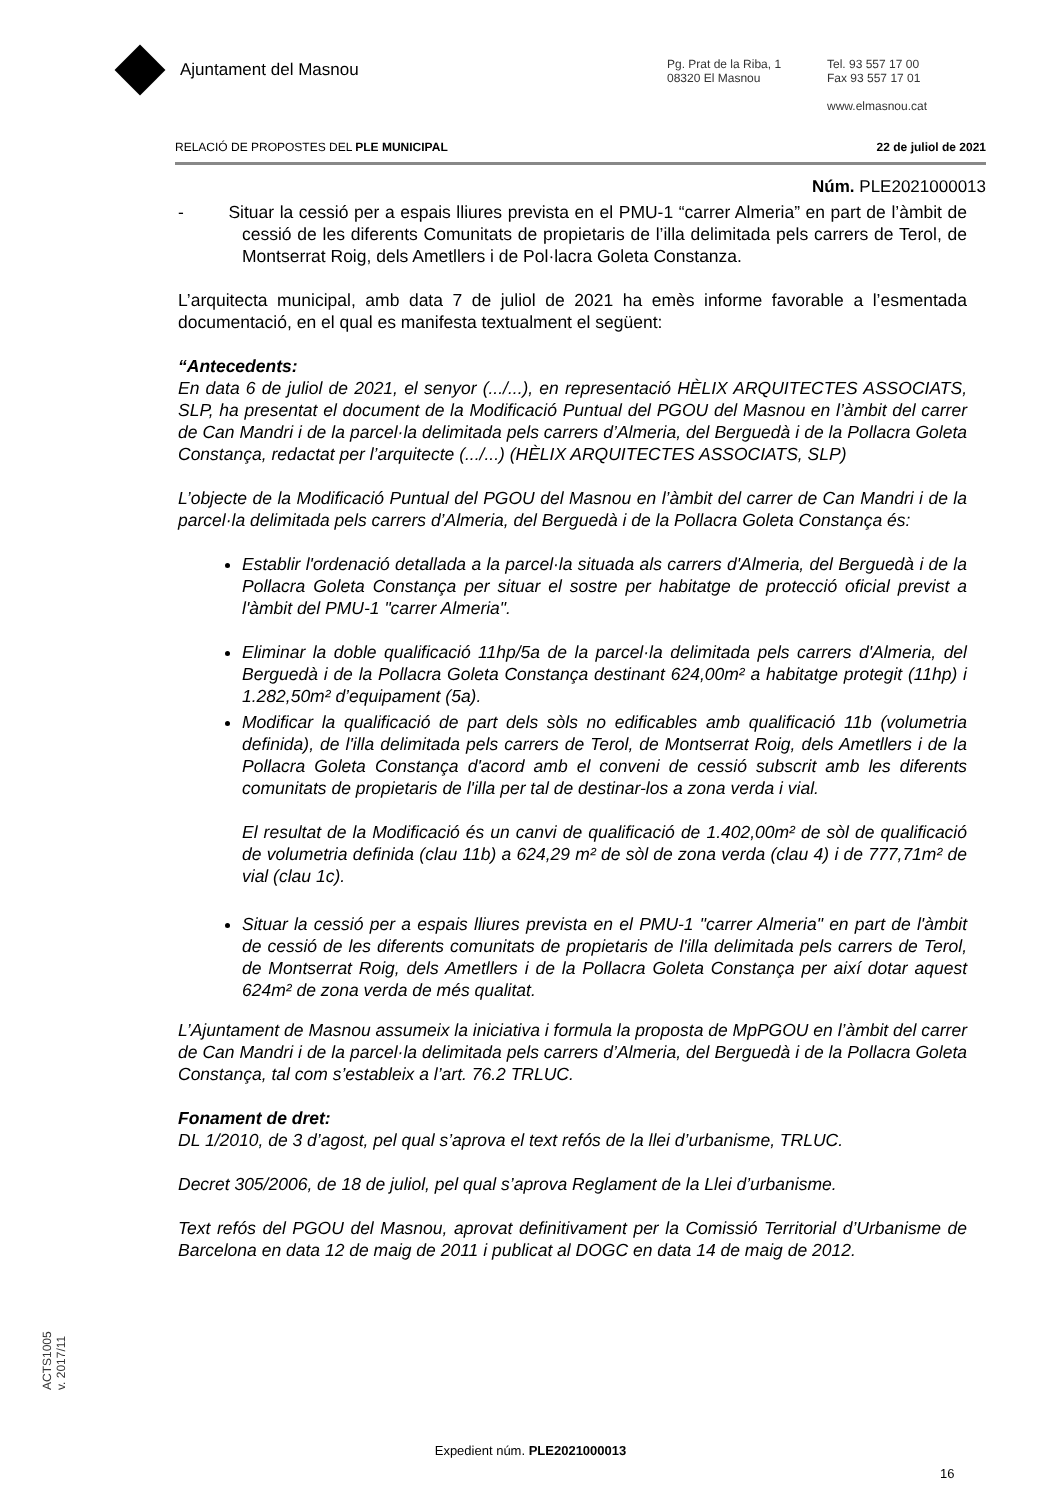Ajuntament del Masnou
Pg. Prat de la Riba, 1
08320 El Masnou
Tel. 93 557 17 00
Fax 93 557 17 01
www.elmasnou.cat
RELACIÓ DE PROPOSTES DEL PLE MUNICIPAL 22 de juliol de 2021
Núm. PLE2021000013
- Situar la cessió per a espais lliures prevista en el PMU-1 “carrer Almeria” en part de l’àmbit de cessió de les diferents Comunitats de propietaris de l’illa delimitada pels carrers de Terol, de Montserrat Roig, dels Ametllers i de Pol·lacra Goleta Constanza.
L’arquitecta municipal, amb data 7 de juliol de 2021 ha emès informe favorable a l’esmentada documentació, en el qual es manifesta textualment el següent:
“Antecedents:
En data 6 de juliol de 2021, el senyor (.../...), en representació HÈLIX ARQUITECTES ASSOCIATS, SLP, ha presentat el document de la Modificació Puntual del PGOU del Masnou en l’àmbit del carrer de Can Mandri i de la parcel·la delimitada pels carrers d’Almeria, del Berguedà i de la Pollacra Goleta Constança, redactat per l’arquitecte (.../...) (HÈLIX ARQUITECTES ASSOCIATS, SLP)
L’objecte de la Modificació Puntual del PGOU del Masnou en l’àmbit del carrer de Can Mandri i de la parcel·la delimitada pels carrers d’Almeria, del Berguedà i de la Pollacra Goleta Constança és:
Establir l'ordenació detallada a la parcel·la situada als carrers d'Almeria, del Berguedà i de la Pollacra Goleta Constança per situar el sostre per habitatge de protecció oficial previst a l'àmbit del PMU-1 "carrer Almeria".
Eliminar la doble qualificació 11hp/5a de la parcel·la delimitada pels carrers d'Almeria, del Berguedà i de la Pollacra Goleta Constança destinant 624,00m² a habitatge protegit (11hp) i 1.282,50m² d’equipament (5a).
Modificar la qualificació de part dels sòls no edificables amb qualificació 11b (volumetria definida), de l'illa delimitada pels carrers de Terol, de Montserrat Roig, dels Ametllers i de la Pollacra Goleta Constança d'acord amb el conveni de cessió subscrit amb les diferents comunitats de propietaris de l'illa per tal de destinar-los a zona verda i vial.
El resultat de la Modificació és un canvi de qualificació de 1.402,00m² de sòl de qualificació de volumetria definida (clau 11b) a 624,29 m² de sòl de zona verda (clau 4) i de 777,71m² de vial (clau 1c).
Situar la cessió per a espais lliures prevista en el PMU-1 "carrer Almeria" en part de l'àmbit de cessió de les diferents comunitats de propietaris de l'illa delimitada pels carrers de Terol, de Montserrat Roig, dels Ametllers i de la Pollacra Goleta Constança per així dotar aquest 624m² de zona verda de més qualitat.
L’Ajuntament de Masnou assumeix la iniciativa i formula la proposta de MpPGOU en l’àmbit del carrer de Can Mandri i de la parcel·la delimitada pels carrers d’Almeria, del Berguedà i de la Pollacra Goleta Constança, tal com s’estableix a l’art. 76.2 TRLUC.
Fonament de dret:
DL 1/2010, de 3 d’agost, pel qual s’aprova el text refós de la llei d’urbanisme, TRLUC.
Decret 305/2006, de 18 de juliol, pel qual s’aprova Reglament de la Llei d’urbanisme.
Text refós del PGOU del Masnou, aprovat definitivament per la Comissió Territorial d’Urbanisme de Barcelona en data 12 de maig de 2011 i publicat al DOGC en data 14 de maig de 2012.
ACTS1005
v. 2017/11
Expedient núm. PLE2021000013
16